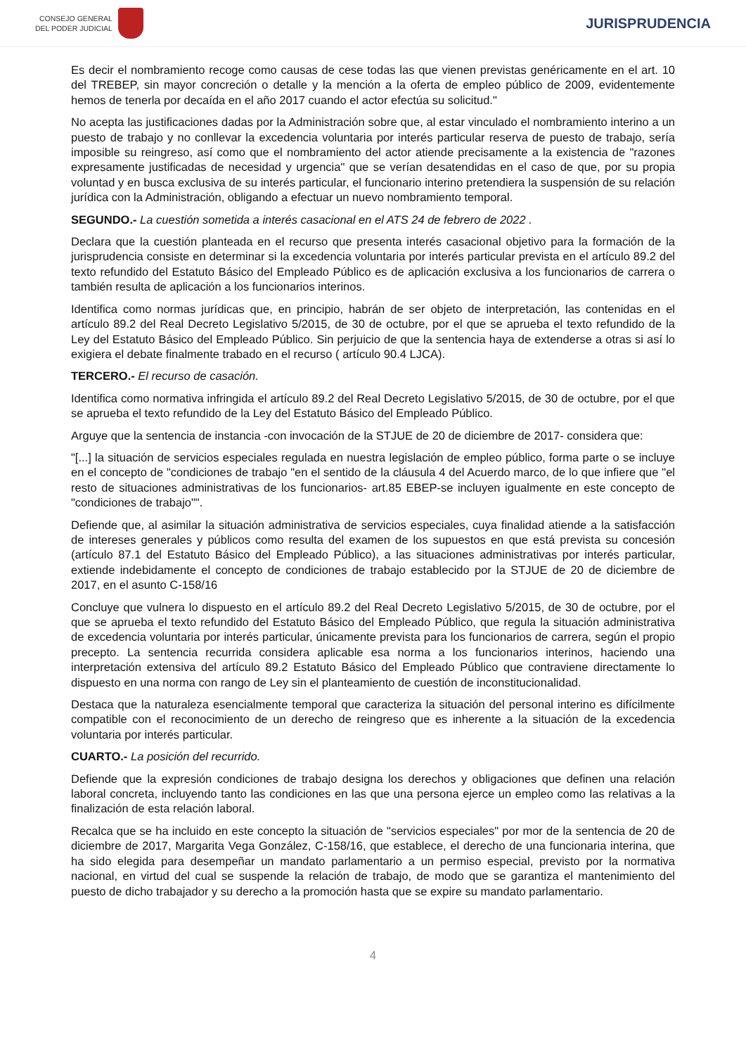CONSEJO GENERAL
DEL PODER JUDICIAL
JURISPRUDENCIA
Es decir el nombramiento recoge como causas de cese todas las que vienen previstas genéricamente en el art. 10 del TREBEP, sin mayor concreción o detalle y la mención a la oferta de empleo público de 2009, evidentemente hemos de tenerla por decaída en el año 2017 cuando el actor efectúa su solicitud."
No acepta las justificaciones dadas por la Administración sobre que, al estar vinculado el nombramiento interino a un puesto de trabajo y no conllevar la excedencia voluntaria por interés particular reserva de puesto de trabajo, sería imposible su reingreso, así como que el nombramiento del actor atiende precisamente a la existencia de "razones expresamente justificadas de necesidad y urgencia" que se verían desatendidas en el caso de que, por su propia voluntad y en busca exclusiva de su interés particular, el funcionario interino pretendiera la suspensión de su relación jurídica con la Administración, obligando a efectuar un nuevo nombramiento temporal.
SEGUNDO.- La cuestión sometida a interés casacional en el ATS 24 de febrero de 2022 .
Declara que la cuestión planteada en el recurso que presenta interés casacional objetivo para la formación de la jurisprudencia consiste en determinar si la excedencia voluntaria por interés particular prevista en el artículo 89.2 del texto refundido del Estatuto Básico del Empleado Público es de aplicación exclusiva a los funcionarios de carrera o también resulta de aplicación a los funcionarios interinos.
Identifica como normas jurídicas que, en principio, habrán de ser objeto de interpretación, las contenidas en el artículo 89.2 del Real Decreto Legislativo 5/2015, de 30 de octubre, por el que se aprueba el texto refundido de la Ley del Estatuto Básico del Empleado Público. Sin perjuicio de que la sentencia haya de extenderse a otras si así lo exigiera el debate finalmente trabado en el recurso ( artículo 90.4 LJCA).
TERCERO.- El recurso de casación.
Identifica como normativa infringida el artículo 89.2 del Real Decreto Legislativo 5/2015, de 30 de octubre, por el que se aprueba el texto refundido de la Ley del Estatuto Básico del Empleado Público.
Arguye que la sentencia de instancia -con invocación de la STJUE de 20 de diciembre de 2017- considera que:
"[...] la situación de servicios especiales regulada en nuestra legislación de empleo público, forma parte o se incluye en el concepto de "condiciones de trabajo "en el sentido de la cláusula 4 del Acuerdo marco, de lo que infiere que "el resto de situaciones administrativas de los funcionarios- art.85 EBEP-se incluyen igualmente en este concepto de "condiciones de trabajo"".
Defiende que, al asimilar la situación administrativa de servicios especiales, cuya finalidad atiende a la satisfacción de intereses generales y públicos como resulta del examen de los supuestos en que está prevista su concesión (artículo 87.1 del Estatuto Básico del Empleado Público), a las situaciones administrativas por interés particular, extiende indebidamente el concepto de condiciones de trabajo establecido por la STJUE de 20 de diciembre de 2017, en el asunto C-158/16
Concluye que vulnera lo dispuesto en el artículo 89.2 del Real Decreto Legislativo 5/2015, de 30 de octubre, por el que se aprueba el texto refundido del Estatuto Básico del Empleado Público, que regula la situación administrativa de excedencia voluntaria por interés particular, únicamente prevista para los funcionarios de carrera, según el propio precepto. La sentencia recurrida considera aplicable esa norma a los funcionarios interinos, haciendo una interpretación extensiva del artículo 89.2 Estatuto Básico del Empleado Público que contraviene directamente lo dispuesto en una norma con rango de Ley sin el planteamiento de cuestión de inconstitucionalidad.
Destaca que la naturaleza esencialmente temporal que caracteriza la situación del personal interino es difícilmente compatible con el reconocimiento de un derecho de reingreso que es inherente a la situación de la excedencia voluntaria por interés particular.
CUARTO.- La posición del recurrido.
Defiende que la expresión condiciones de trabajo designa los derechos y obligaciones que definen una relación laboral concreta, incluyendo tanto las condiciones en las que una persona ejerce un empleo como las relativas a la finalización de esta relación laboral.
Recalca que se ha incluido en este concepto la situación de "servicios especiales" por mor de la sentencia de 20 de diciembre de 2017, Margarita Vega González, C-158/16, que establece, el derecho de una funcionaria interina, que ha sido elegida para desempeñar un mandato parlamentario a un permiso especial, previsto por la normativa nacional, en virtud del cual se suspende la relación de trabajo, de modo que se garantiza el mantenimiento del puesto de dicho trabajador y su derecho a la promoción hasta que se expire su mandato parlamentario.
4